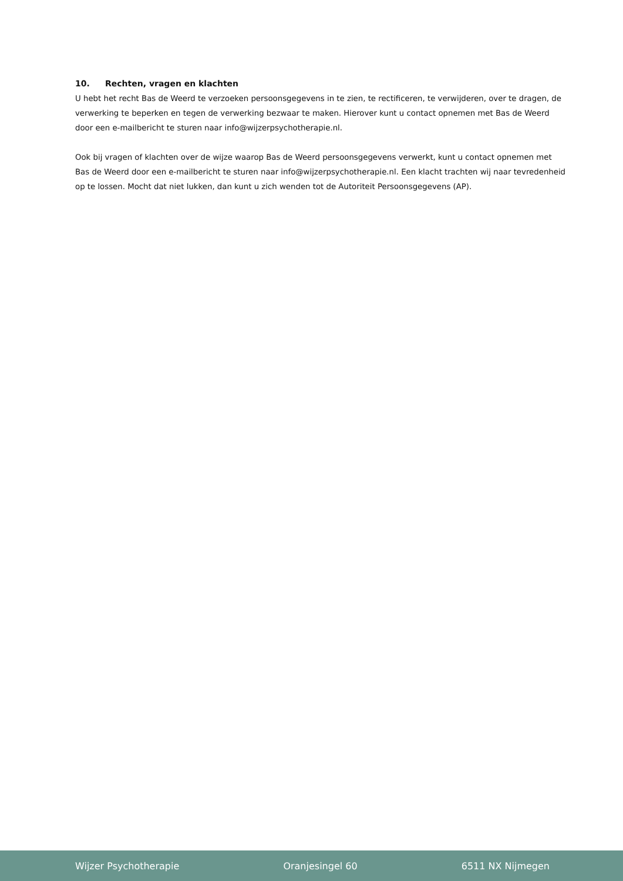10. Rechten, vragen en klachten
U hebt het recht Bas de Weerd te verzoeken persoonsgegevens in te zien, te rectificeren, te verwijderen, over te dragen, de verwerking te beperken en tegen de verwerking bezwaar te maken. Hierover kunt u contact opnemen met Bas de Weerd door een e-mailbericht te sturen naar info@wijzerpsychotherapie.nl.
Ook bij vragen of klachten over de wijze waarop Bas de Weerd persoonsgegevens verwerkt, kunt u contact opnemen met Bas de Weerd door een e-mailbericht te sturen naar info@wijzerpsychotherapie.nl. Een klacht trachten wij naar tevredenheid op te lossen. Mocht dat niet lukken, dan kunt u zich wenden tot de Autoriteit Persoonsgegevens (AP).
Wijzer Psychotherapie Oranjesingel 60 6511 NX Nijmegen